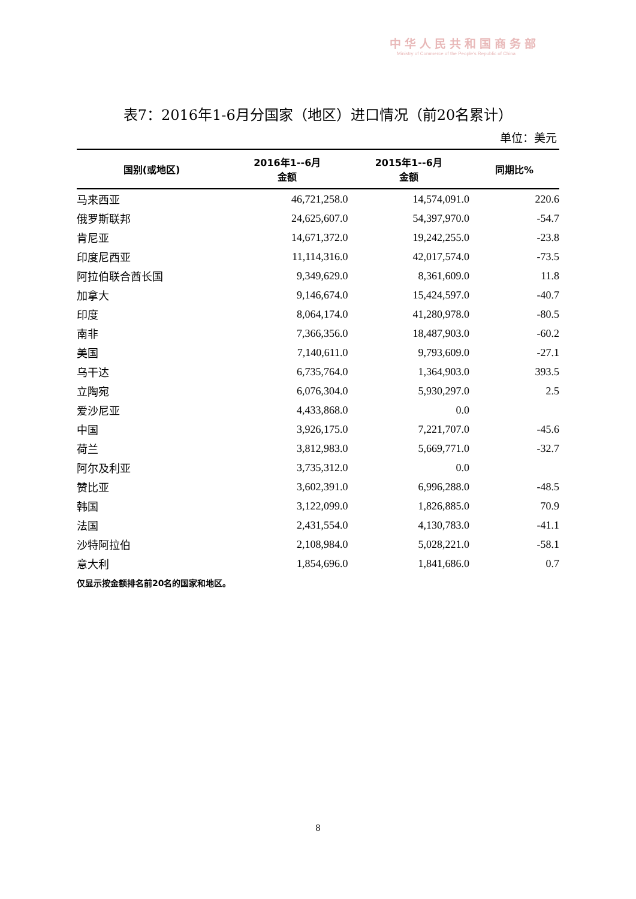中华人民共和国商务部
Ministry of Commerce of the People's Republic of China
表7：2016年1-6月分国家（地区）进口情况（前20名累计）
单位：美元
| 国别(或地区) | 2016年1--6月 金额 | 2015年1--6月 金额 | 同期比% |
| --- | --- | --- | --- |
| 马来西亚 | 46,721,258.0 | 14,574,091.0 | 220.6 |
| 俄罗斯联邦 | 24,625,607.0 | 54,397,970.0 | -54.7 |
| 肯尼亚 | 14,671,372.0 | 19,242,255.0 | -23.8 |
| 印度尼西亚 | 11,114,316.0 | 42,017,574.0 | -73.5 |
| 阿拉伯联合酋长国 | 9,349,629.0 | 8,361,609.0 | 11.8 |
| 加拿大 | 9,146,674.0 | 15,424,597.0 | -40.7 |
| 印度 | 8,064,174.0 | 41,280,978.0 | -80.5 |
| 南非 | 7,366,356.0 | 18,487,903.0 | -60.2 |
| 美国 | 7,140,611.0 | 9,793,609.0 | -27.1 |
| 乌干达 | 6,735,764.0 | 1,364,903.0 | 393.5 |
| 立陶宛 | 6,076,304.0 | 5,930,297.0 | 2.5 |
| 爱沙尼亚 | 4,433,868.0 | 0.0 | |
| 中国 | 3,926,175.0 | 7,221,707.0 | -45.6 |
| 荷兰 | 3,812,983.0 | 5,669,771.0 | -32.7 |
| 阿尔及利亚 | 3,735,312.0 | 0.0 | |
| 赞比亚 | 3,602,391.0 | 6,996,288.0 | -48.5 |
| 韩国 | 3,122,099.0 | 1,826,885.0 | 70.9 |
| 法国 | 2,431,554.0 | 4,130,783.0 | -41.1 |
| 沙特阿拉伯 | 2,108,984.0 | 5,028,221.0 | -58.1 |
| 意大利 | 1,854,696.0 | 1,841,686.0 | 0.7 |
仅显示按金额排名前20名的国家和地区。
8